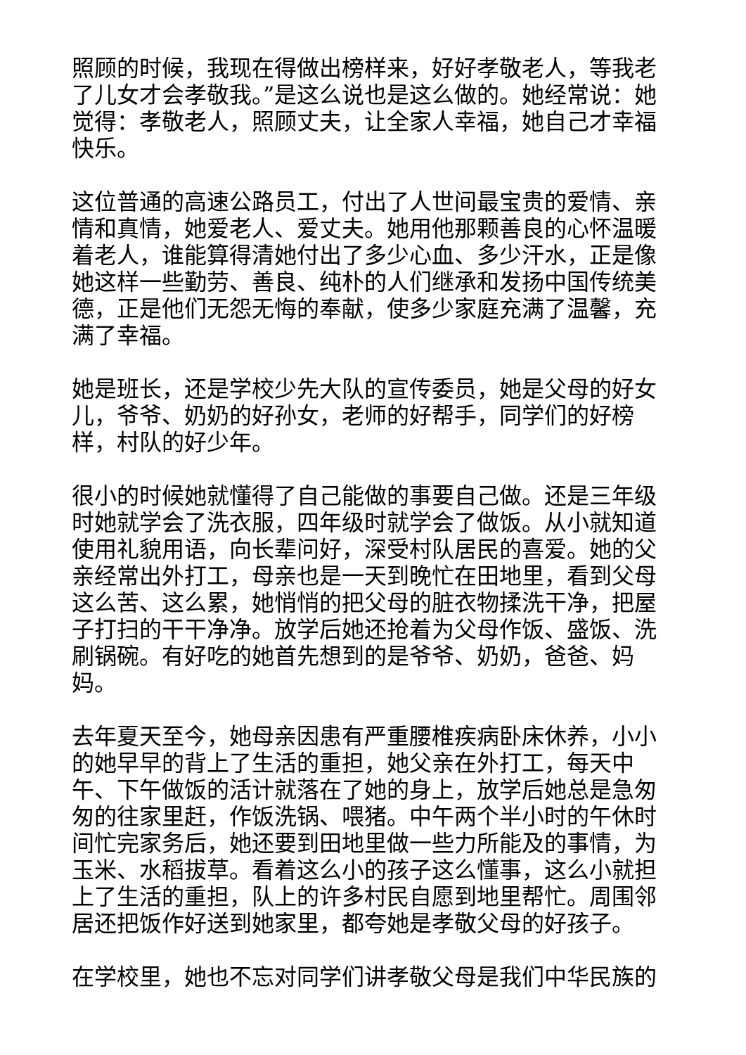照顾的时候，我现在得做出榜样来，好好孝敬老人，等我老了儿女才会孝敬我。”是这么说也是这么做的。她经常说：她觉得：孝敬老人，照顾丈夫，让全家人幸福，她自己才幸福快乐。
这位普通的高速公路员工，付出了人世间最宝贵的爱情、亲情和真情，她爱老人、爱丈夫。她用他那颗善良的心怀温暖着老人，谁能算得清她付出了多少心血、多少汗水，正是像她这样一些勤劳、善良、纯朴的人们继承和发扬中国传统美德，正是他们无怨无悔的奉献，使多少家庭充满了温馨，充满了幸福。
她是班长，还是学校少先大队的宣传委员，她是父母的好女儿，爷爷、奶奶的好孙女，老师的好帮手，同学们的好榜样，村队的好少年。
很小的时候她就懂得了自己能做的事要自己做。还是三年级时她就学会了洗衣服，四年级时就学会了做饭。从小就知道使用礼貌用语，向长辈问好，深受村队居民的喜爱。她的父亲经常出外打工，母亲也是一天到晚忙在田地里，看到父母这么苦、这么累，她悄悄的把父母的脏衣物揉洗干净，把屋子打扫的干干净净。放学后她还抢着为父母作饭、盛饭、洗刷锅碗。有好吃的她首先想到的是爷爷、奶奶，爸爸、妈妈。
去年夏天至今，她母亲因患有严重腰椎疾病卧床休养，小小的她早早的背上了生活的重担，她父亲在外打工，每天中午、下午做饭的活计就落在了她的身上，放学后她总是急匆匆的往家里赶，作饭洗锅、喂猪。中午两个半小时的午休时间忙完家务后，她还要到田地里做一些力所能及的事情，为玉米、水稻拔草。看着这么小的孩子这么懂事，这么小就担上了生活的重担，队上的许多村民自愿到地里帮忙。周围邻居还把饭作好送到她家里，都夸她是孝敬父母的好孩子。
在学校里，她也不忘对同学们讲孝敬父母是我们中华民族的